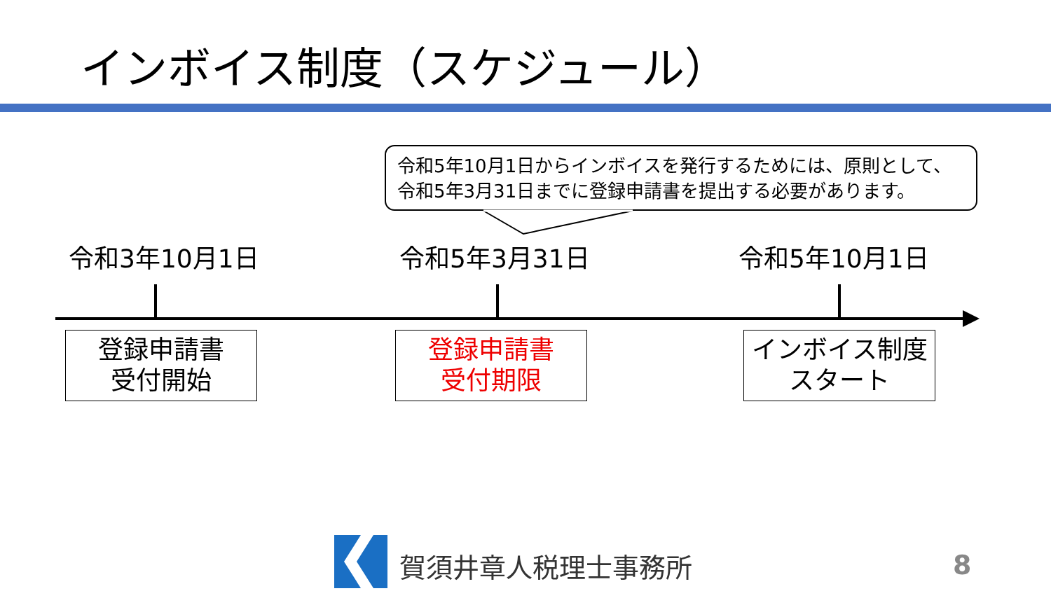インボイス制度（スケジュール）
令和5年10月1日からインボイスを発行するためには、原則として、
令和5年3月31日までに登録申請書を提出する必要があります。
令和3年10月1日 令和5年3月31日 令和5年10月1日
登録申請書
受付開始
登録申請書
受付期限
インボイス制度
スタート
賀須井章人税理士事務所 8